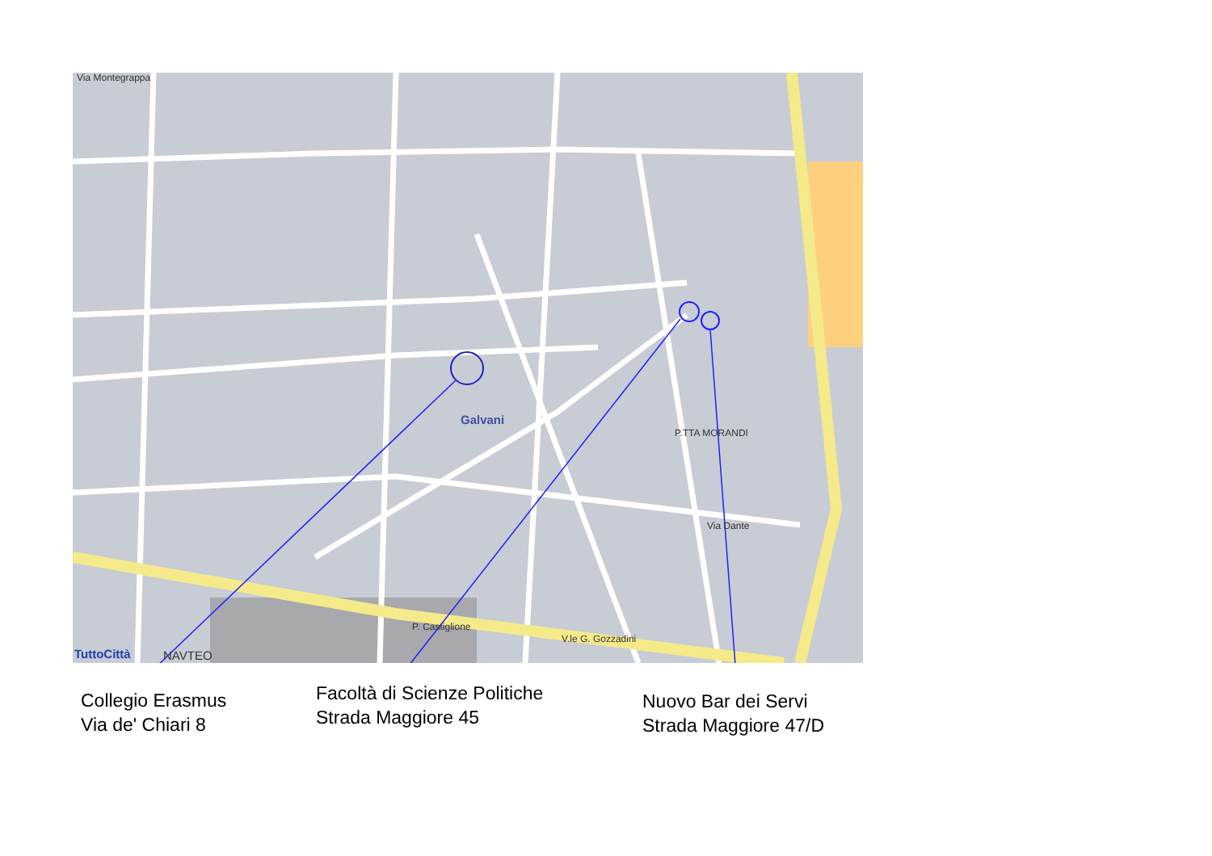Via Montegrappa
Galvani
P. Castiglione
V.le G. Gozzadini
P.TTA MORANDI
Via Dante
TuttoCittà
NAVTEO
Collegio Erasmus
Via de' Chiari 8
Facoltà di Scienze Politiche
Strada Maggiore 45
Nuovo Bar dei Servi
Strada Maggiore 47/D